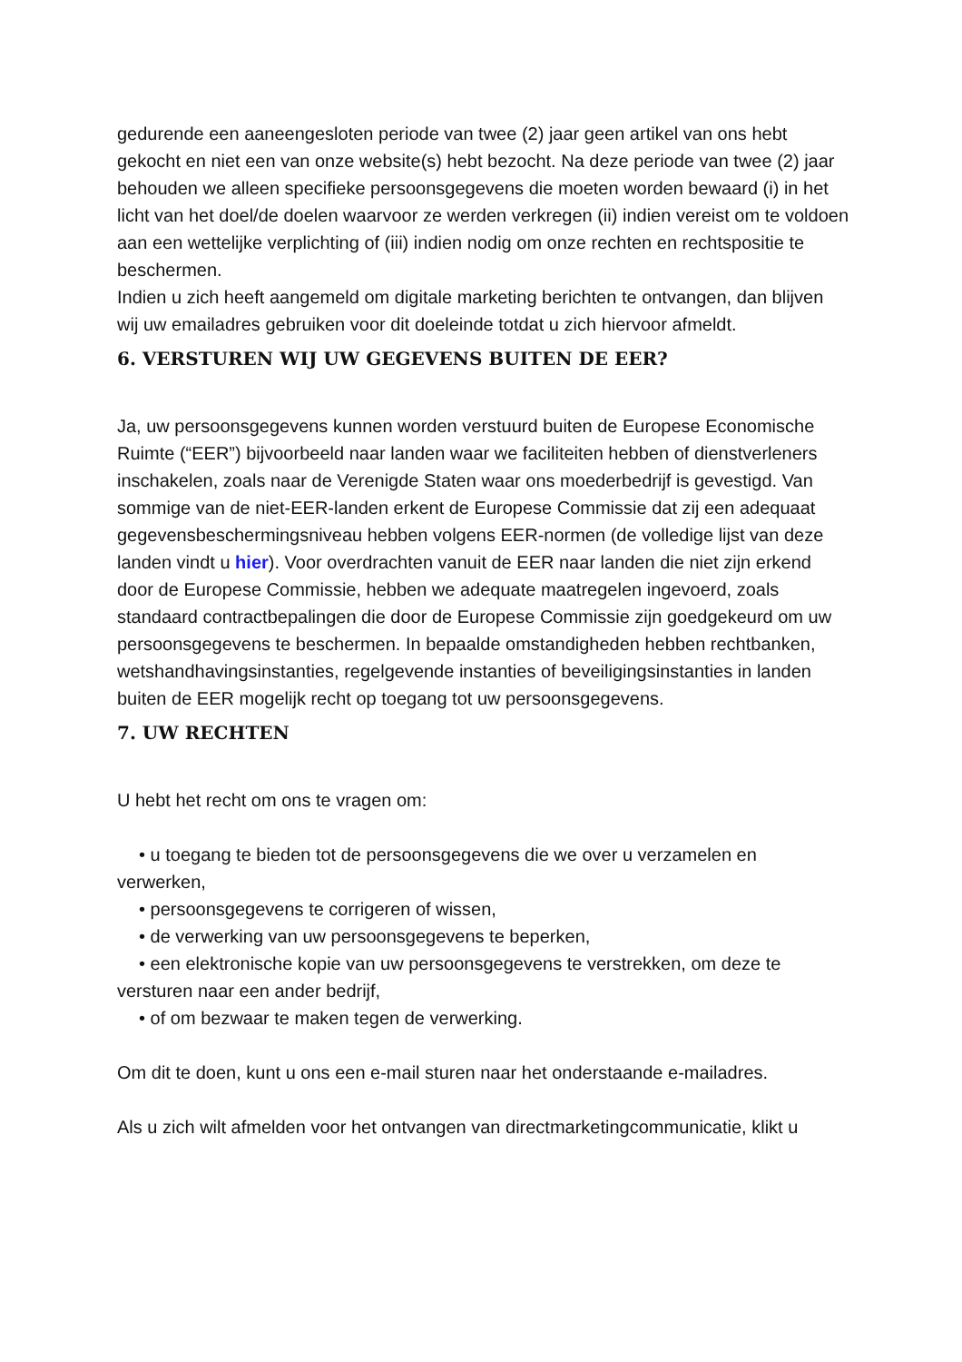gedurende een aaneengesloten periode van twee (2) jaar geen artikel van ons hebt gekocht en niet een van onze website(s) hebt bezocht. Na deze periode van twee (2) jaar behouden we alleen specifieke persoonsgegevens die moeten worden bewaard (i) in het licht van het doel/de doelen waarvoor ze werden verkregen (ii) indien vereist om te voldoen aan een wettelijke verplichting of (iii) indien nodig om onze rechten en rechtspositie te beschermen.
Indien u zich heeft aangemeld om digitale marketing berichten te ontvangen, dan blijven wij uw emailadres gebruiken voor dit doeleinde totdat u zich hiervoor afmeldt.
6. VERSTUREN WIJ UW GEGEVENS BUITEN DE EER?
Ja, uw persoonsgegevens kunnen worden verstuurd buiten de Europese Economische Ruimte (“EER”) bijvoorbeeld naar landen waar we faciliteiten hebben of dienstverleners inschakelen, zoals naar de Verenigde Staten waar ons moederbedrijf is gevestigd. Van sommige van de niet-EER-landen erkent de Europese Commissie dat zij een adequaat gegevensbeschermingsniveau hebben volgens EER-normen (de volledige lijst van deze landen vindt u hier). Voor overdrachten vanuit de EER naar landen die niet zijn erkend door de Europese Commissie, hebben we adequate maatregelen ingevoerd, zoals standaard contractbepalingen die door de Europese Commissie zijn goedgekeurd om uw persoonsgegevens te beschermen. In bepaalde omstandigheden hebben rechtbanken, wetshandhavingsinstanties, regelgevende instanties of beveiligingsinstanties in landen buiten de EER mogelijk recht op toegang tot uw persoonsgegevens.
7. UW RECHTEN
U hebt het recht om ons te vragen om:
• u toegang te bieden tot de persoonsgegevens die we over u verzamelen en verwerken,
• persoonsgegevens te corrigeren of wissen,
• de verwerking van uw persoonsgegevens te beperken,
• een elektronische kopie van uw persoonsgegevens te verstrekken, om deze te versturen naar een ander bedrijf,
• of om bezwaar te maken tegen de verwerking.
Om dit te doen, kunt u ons een e-mail sturen naar het onderstaande e-mailadres.
Als u zich wilt afmelden voor het ontvangen van directmarketingcommunicatie, klikt u